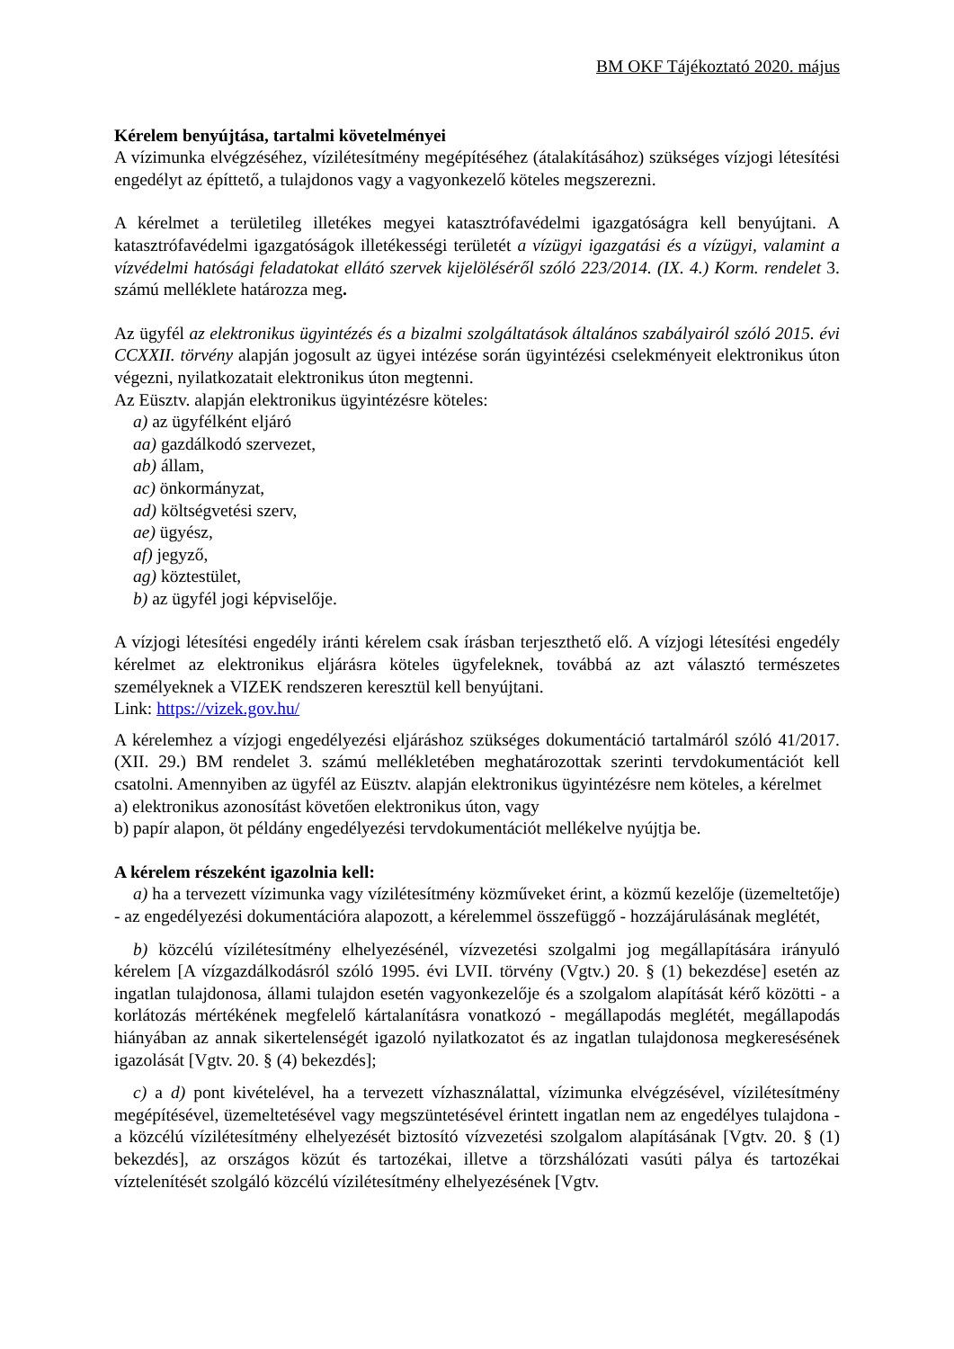BM OKF Tájékoztató 2020. május
Kérelem benyújtása, tartalmi követelményei
A vízimunka elvégzéséhez, vízilétesítmény megépítéséhez (átalakításához) szükséges vízjogi létesítési engedélyt az építtető, a tulajdonos vagy a vagyonkezelő köteles megszerezni.
A kérelmet a területileg illetékes megyei katasztrófavédelmi igazgatóságra kell benyújtani. A katasztrófavédelmi igazgatóságok illetékességi területét a vízügyi igazgatási és a vízügyi, valamint a vízvédelmi hatósági feladatokat ellátó szervek kijelöléséről szóló 223/2014. (IX. 4.) Korm. rendelet 3. számú melléklete határozza meg.
Az ügyfél az elektronikus ügyintézés és a bizalmi szolgáltatások általános szabályairól szóló 2015. évi CCXXII. törvény alapján jogosult az ügyei intézése során ügyintézési cselekményeit elektronikus úton végezni, nyilatkozatait elektronikus úton megtenni.
Az Eüsztv. alapján elektronikus ügyintézésre köteles:
a) az ügyfélként eljáró
aa) gazdálkodó szervezet,
ab) állam,
ac) önkormányzat,
ad) költségvetési szerv,
ae) ügyész,
af) jegyző,
ag) köztestület,
b) az ügyfél jogi képviselője.
A vízjogi létesítési engedély iránti kérelem csak írásban terjeszthető elő. A vízjogi létesítési engedély kérelmet az elektronikus eljárásra köteles ügyfeleknek, továbbá az azt választó természetes személyeknek a VIZEK rendszeren keresztül kell benyújtani.
Link: https://vizek.gov.hu/
A kérelemhez a vízjogi engedélyezési eljáráshoz szükséges dokumentáció tartalmáról szóló 41/2017. (XII. 29.) BM rendelet 3. számú mellékletében meghatározottak szerinti tervdokumentációt kell csatolni. Amennyiben az ügyfél az Eüsztv. alapján elektronikus ügyintézésre nem köteles, a kérelmet
a) elektronikus azonosítást követően elektronikus úton, vagy
b) papír alapon, öt példány engedélyezési tervdokumentációt mellékelve nyújtja be.
A kérelem részeként igazolnia kell:
a) ha a tervezett vízimunka vagy vízilétesítmény közműveket érint, a közmű kezelője (üzemeltetője) - az engedélyezési dokumentációra alapozott, a kérelemmel összefüggő - hozzájárulásának meglétét,
b) közcélú vízilétesítmény elhelyezésénél, vízvezetési szolgalmi jog megállapítására irányuló kérelem [A vízgazdálkodásról szóló 1995. évi LVII. törvény (Vgtv.) 20. § (1) bekezdése] esetén az ingatlan tulajdonosa, állami tulajdon esetén vagyonkezelője és a szolgalom alapítását kérő közötti - a korlátozás mértékének megfelelő kártalanításra vonatkozó - megállapodás meglétét, megállapodás hiányában az annak sikertelenségét igazoló nyilatkozatot és az ingatlan tulajdonosa megkeresésének igazolását [Vgtv. 20. § (4) bekezdés];
c) a d) pont kivételével, ha a tervezett vízhasználattal, vízimunka elvégzésével, vízilétesítmény megépítésével, üzemeltetésével vagy megszüntetésével érintett ingatlan nem az engedélyes tulajdona - a közcélú vízilétesítmény elhelyezését biztosító vízvezetési szolgalom alapításának [Vgtv. 20. § (1) bekezdés], az országos közút és tartozékai, illetve a törzshálózati vasúti pálya és tartozékai víztelenítését szolgáló közcélú vízilétesítmény elhelyezésének [Vgtv.